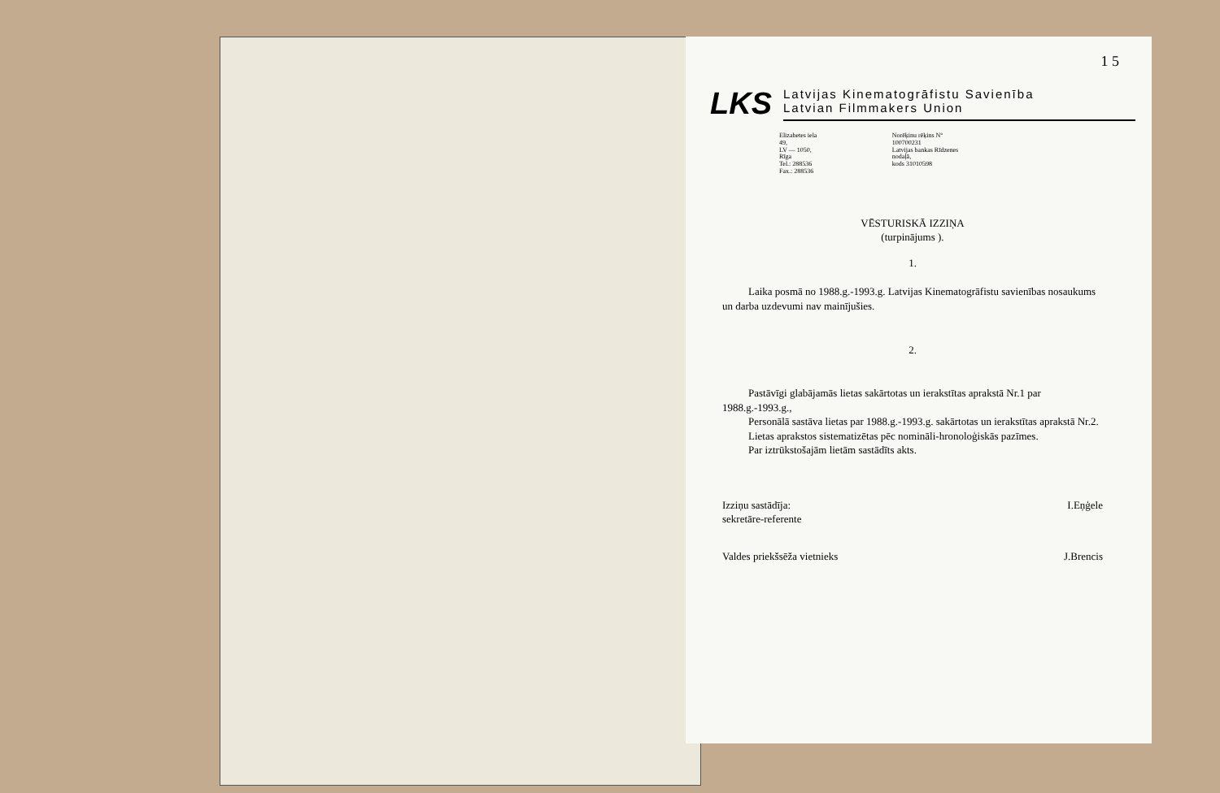1 5
LKS
Latvijas Kinematogrāfistu Savienība
Latvian Filmmakers Union
Elizabetes iela 49,
LV — 1050, Rīga
Tel.: 288536
Fax.: 288536
Norēķinu rēķins Nº 100700231
Latvijas bankas Rīdzenes nodaļā,
kods 31010598
VĒSTURISKĀ IZZIŅA
(turpinājums ).
1.
Laika posmā no 1988.g.-1993.g. Latvijas Kinematogrāfistu savienības nosaukums un darba uzdevumi nav mainījušies.
2.
Pastāvīgi glabājamās lietas sakārtotas un ierakstītas aprakstā Nr.1 par 1988.g.-1993.g.,
Personālā sastāva lietas par 1988.g.-1993.g. sakārtotas un ierakstītas aprakstā Nr.2.
Lietas aprakstos sistematizētas pēc nomināli-hronoloģiskās pazīmes.
Par iztrūkstošajām lietām sastādīts akts.
Izziņu sastādīja:
sekretāre-referente
I.Eņģele
Valdes priekšsēža vietnieks J.Brencis